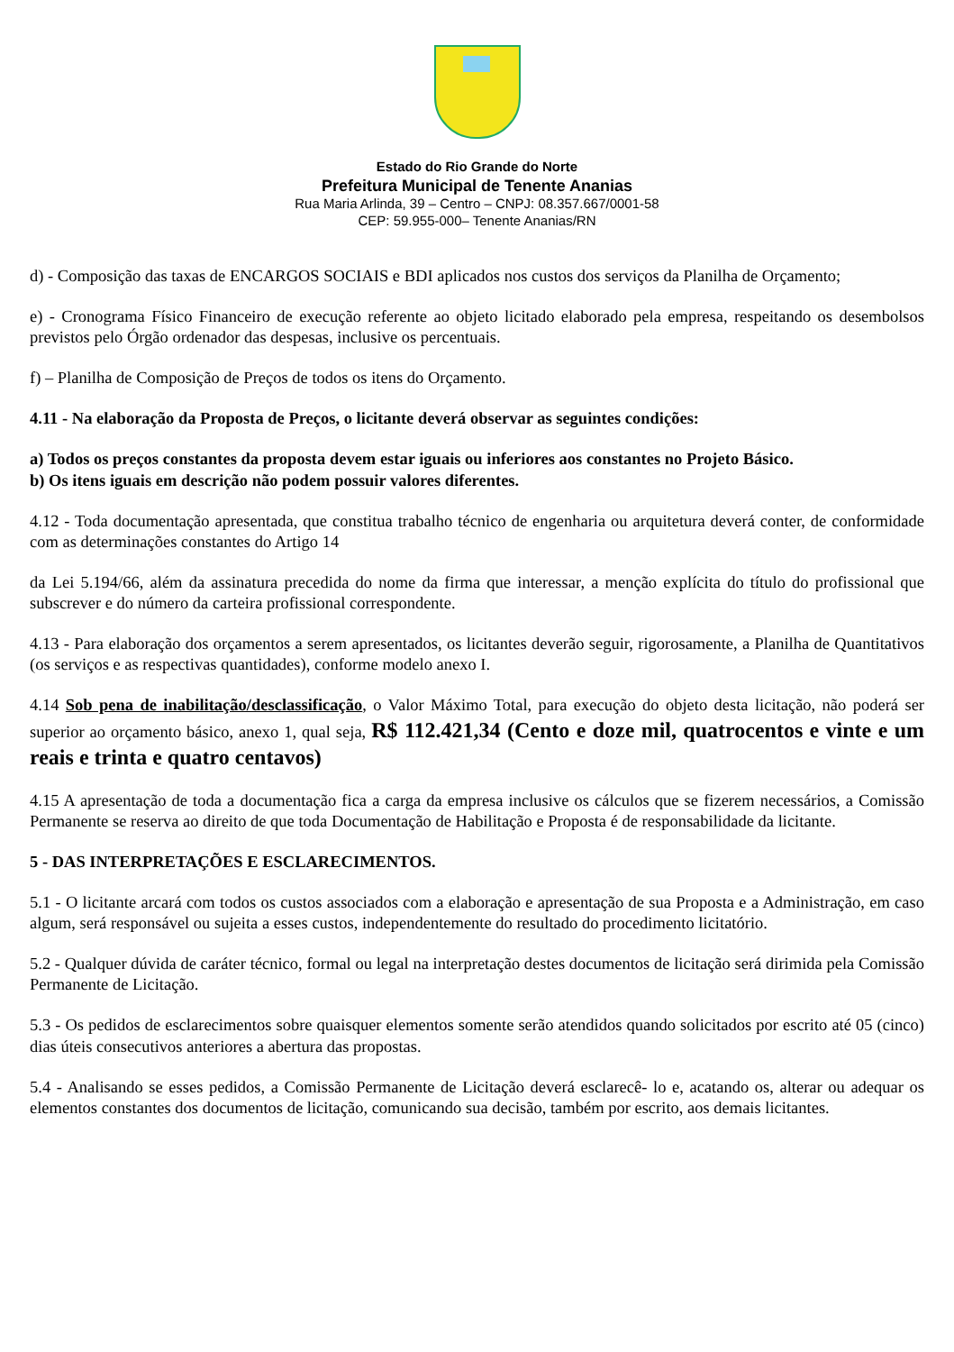Estado do Rio Grande do Norte
Prefeitura Municipal de Tenente Ananias
Rua Maria Arlinda, 39 – Centro – CNPJ: 08.357.667/0001-58
CEP: 59.955-000– Tenente Ananias/RN
d) - Composição das taxas de ENCARGOS SOCIAIS e BDI aplicados nos custos dos serviços da Planilha de Orçamento;
e) - Cronograma Físico Financeiro de execução referente ao objeto licitado elaborado pela empresa, respeitando os desembolsos previstos pelo Órgão ordenador das despesas, inclusive os percentuais.
f) – Planilha de Composição de Preços de todos os itens do Orçamento.
4.11 - Na elaboração da Proposta de Preços, o licitante deverá observar as seguintes condições:
a) Todos os preços constantes da proposta devem estar iguais ou inferiores aos constantes no Projeto Básico.
b) Os itens iguais em descrição não podem possuir valores diferentes.
4.12 - Toda documentação apresentada, que constitua trabalho técnico de engenharia ou arquitetura deverá conter, de conformidade com as determinações constantes do Artigo 14
da Lei 5.194/66, além da assinatura precedida do nome da firma que interessar, a menção explícita do título do profissional que subscrever e do número da carteira profissional correspondente.
4.13 - Para elaboração dos orçamentos a serem apresentados, os licitantes deverão seguir, rigorosamente, a Planilha de Quantitativos (os serviços e as respectivas quantidades), conforme modelo anexo I.
4.14 Sob pena de inabilitação/desclassificação, o Valor Máximo Total, para execução do objeto desta licitação, não poderá ser superior ao orçamento básico, anexo 1, qual seja, R$ 112.421,34 (Cento e doze mil, quatrocentos e vinte e um reais e trinta e quatro centavos)
4.15 A apresentação de toda a documentação fica a carga da empresa inclusive os cálculos que se fizerem necessários, a Comissão Permanente se reserva ao direito de que toda Documentação de Habilitação e Proposta é de responsabilidade da licitante.
5 - DAS INTERPRETAÇÕES E ESCLARECIMENTOS.
5.1 - O licitante arcará com todos os custos associados com a elaboração e apresentação de sua Proposta e a Administração, em caso algum, será responsável ou sujeita a esses custos, independentemente do resultado do procedimento licitatório.
5.2 - Qualquer dúvida de caráter técnico, formal ou legal na interpretação destes documentos de licitação será dirimida pela Comissão Permanente de Licitação.
5.3 - Os pedidos de esclarecimentos sobre quaisquer elementos somente serão atendidos quando solicitados por escrito até 05 (cinco) dias úteis consecutivos anteriores a abertura das propostas.
5.4 - Analisando se esses pedidos, a Comissão Permanente de Licitação deverá esclarecê- lo e, acatando os, alterar ou adequar os elementos constantes dos documentos de licitação, comunicando sua decisão, também por escrito, aos demais licitantes.